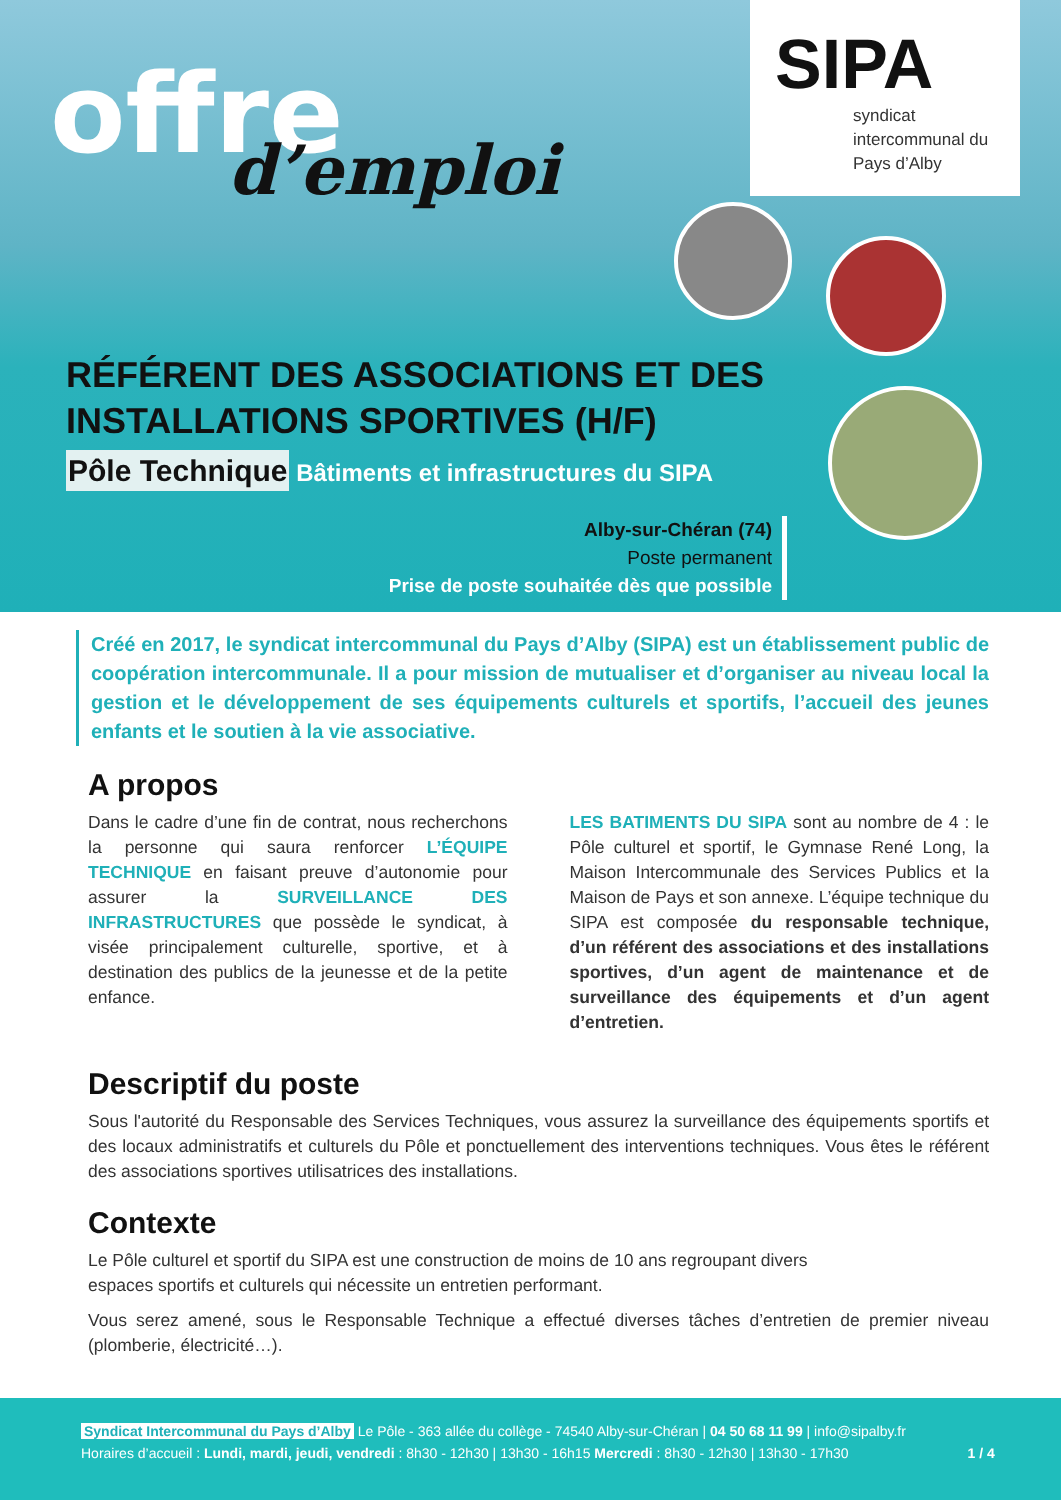offre
d’emploi
SIPA
syndicat intercommunal du Pays d’Alby
RÉFÉRENT DES ASSOCIATIONS ET DES INSTALLATIONS SPORTIVES (H/F)
Pôle Technique Bâtiments et infrastructures du SIPA
Alby-sur-Chéran (74)
Poste permanent
Prise de poste souhaitée dès que possible
Créé en 2017, le syndicat intercommunal du Pays d’Alby (SIPA) est un établissement public de coopération intercommunale. Il a pour mission de mutualiser et d’organiser au niveau local la gestion et le développement de ses équipements culturels et sportifs, l’accueil des jeunes enfants et le soutien à la vie associative.
A propos
Dans le cadre d’une fin de contrat, nous recherchons la personne qui saura renforcer L’ÉQUIPE TECHNIQUE en faisant preuve d’autonomie pour assurer la SURVEILLANCE DES INFRASTRUCTURES que possède le syndicat, à visée principalement culturelle, sportive, et à destination des publics de la jeunesse et de la petite enfance.
LES BATIMENTS DU SIPA sont au nombre de 4 : le Pôle culturel et sportif, le Gymnase René Long, la Maison Intercommunale des Services Publics et la Maison de Pays et son annexe. L’équipe technique du SIPA est composée du responsable technique, d’un référent des associations et des installations sportives, d’un agent de maintenance et de surveillance des équipements et d’un agent d’entretien.
Descriptif du poste
Sous l'autorité du Responsable des Services Techniques, vous assurez la surveillance des équipements sportifs et des locaux administratifs et culturels du Pôle et ponctuellement des interventions techniques. Vous êtes le référent des associations sportives utilisatrices des installations.
Contexte
Le Pôle culturel et sportif du SIPA est une construction de moins de 10 ans regroupant divers
espaces sportifs et culturels qui nécessite un entretien performant.
Vous serez amené, sous le Responsable Technique a effectué diverses tâches d’entretien de premier niveau (plomberie, électricité…).
Syndicat Intercommunal du Pays d’Alby Le Pôle - 363 allée du collège - 74540 Alby-sur-Chéran | 04 50 68 11 99 | info@sipalby.fr
Horaires d’accueil : Lundi, mardi, jeudi, vendredi : 8h30 - 12h30 | 13h30 - 16h15 Mercredi : 8h30 - 12h30 | 13h30 - 17h30 1 / 4